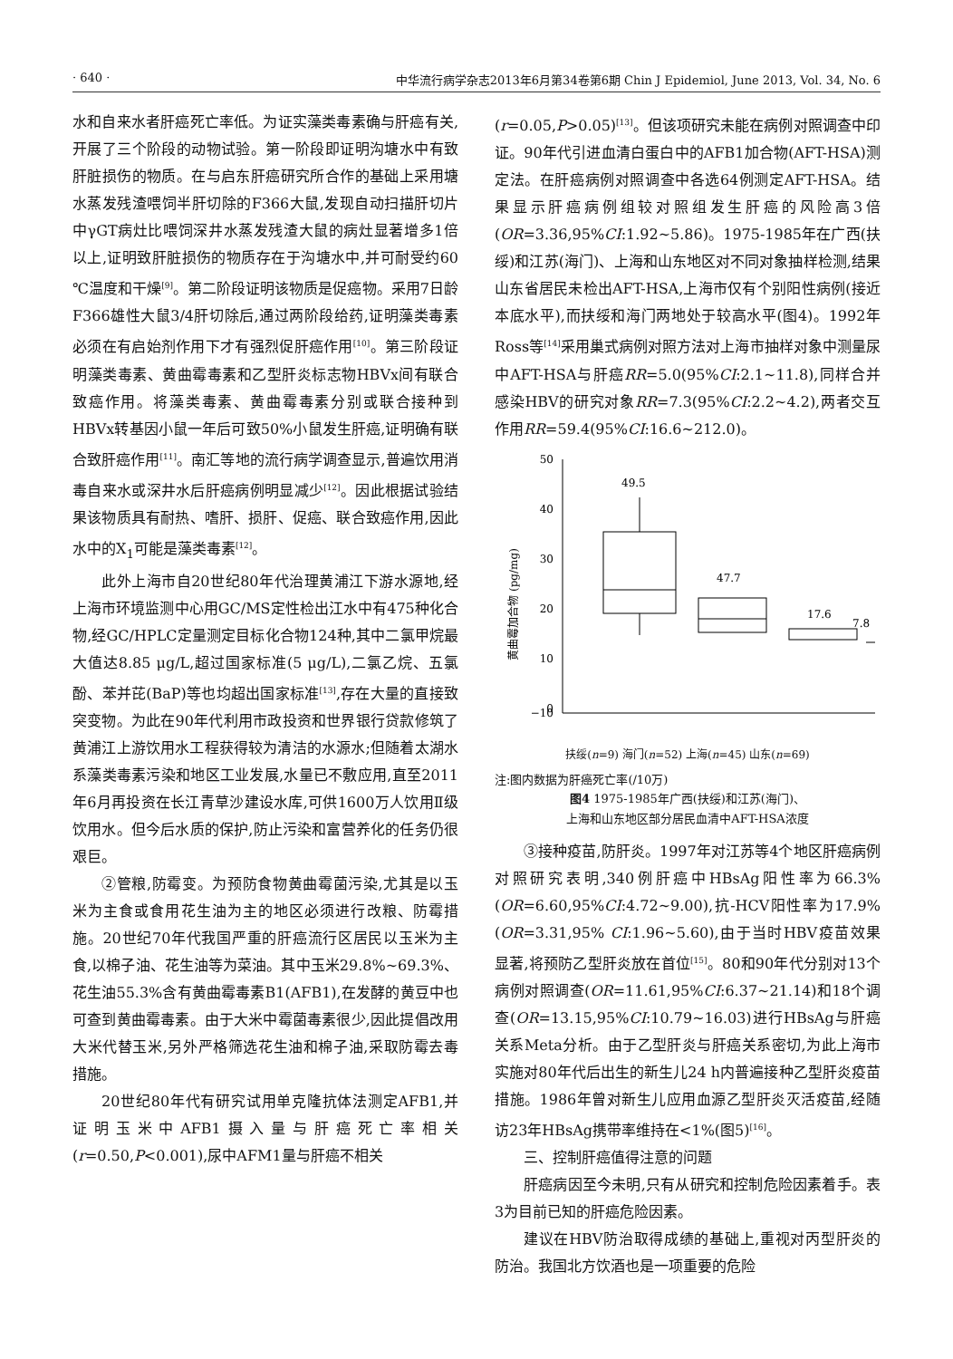· 640 · 中华流行病学杂志2013年6月第34卷第6期 Chin J Epidemiol, June 2013, Vol. 34, No. 6
水和自来水者肝癌死亡率低。为证实藻类毒素确与肝癌有关,开展了三个阶段的动物试验。第一阶段即证明沟塘水中有致肝脏损伤的物质。在与启东肝癌研究所合作的基础上采用塘水蒸发残渣喂饲半肝切除的F366大鼠,发现自动扫描肝切片中γGT病灶比喂饲深井水蒸发残渣大鼠的病灶显著增多1倍以上,证明致肝脏损伤的物质存在于沟塘水中,并可耐受约60 ℃温度和干燥<sup>[9]</sup>。第二阶段证明该物质是促癌物。采用7日龄F366雄性大鼠3/4肝切除后,通过两阶段给药,证明藻类毒素必须在有启始剂作用下才有强烈促肝癌作用<sup>[10]</sup>。第三阶段证明藻类毒素、黄曲霉毒素和乙型肝炎标志物HBVx间有联合致癌作用。将藻类毒素、黄曲霉毒素分别或联合接种到HBVx转基因小鼠一年后可致50%小鼠发生肝癌,证明确有联合致肝癌作用<sup>[11]</sup>。南汇等地的流行病学调查显示,普遍饮用消毒自来水或深井水后肝癌病例明显减少<sup>[12]</sup>。因此根据试验结果该物质具有耐热、嗜肝、损肝、促癌、联合致癌作用,因此水中的X<sub>1</sub>可能是藻类毒素<sup>[12]</sup>。
此外上海市自20世纪80年代治理黄浦江下游水源地,经上海市环境监测中心用GC/MS定性检出江水中有475种化合物,经GC/HPLC定量测定目标化合物124种,其中二氯甲烷最大值达8.85 μg/L,超过国家标准(5 μg/L),二氯乙烷、五氯酚、苯并芘(BaP)等也均超出国家标准<sup>[13]</sup>,存在大量的直接致突变物。为此在90年代利用市政投资和世界银行贷款修筑了黄浦江上游饮用水工程获得较为清洁的水源水;但随着太湖水系藻类毒素污染和地区工业发展,水量已不敷应用,直至2011年6月再投资在长江青草沙建设水库,可供1600万人饮用Ⅱ级饮用水。但今后水质的保护,防止污染和富营养化的任务仍很艰巨。
②管粮,防霉变。为预防食物黄曲霉菌污染,尤其是以玉米为主食或食用花生油为主的地区必须进行改粮、防霉措施。20世纪70年代我国严重的肝癌流行区居民以玉米为主食,以棉子油、花生油等为菜油。其中玉米29.8%~69.3%、花生油55.3%含有黄曲霉毒素B1(AFB1),在发酵的黄豆中也可查到黄曲霉毒素。由于大米中霉菌毒素很少,因此提倡改用大米代替玉米,另外严格筛选花生油和棉子油,采取防霉去毒措施。
20世纪80年代有研究试用单克隆抗体法测定AFB1,并证明玉米中AFB1摄入量与肝癌死亡率相关(r=0.50,P<0.001),尿中AFM1量与肝癌不相关
(r=0.05,P>0.05)<sup>[13]</sup>。但该项研究未能在病例对照调查中印证。90年代引进血清白蛋白中的AFB1加合物(AFT-HSA)测定法。在肝癌病例对照调查中各选64例测定AFT-HSA。结果显示肝癌病例组较对照组发生肝癌的风险高3倍(OR=3.36,95%CI:1.92~5.86)。1975-1985年在广西(扶绥)和江苏(海门)、上海和山东地区对不同对象抽样检测,结果山东省居民未检出AFT-HSA,上海市仅有个别阳性病例(接近本底水平),而扶绥和海门两地处于较高水平(图4)。1992年Ross等<sup>[14]</sup>采用巢式病例对照方法对上海市抽样对象中测量尿中AFT-HSA与肝癌RR=5.0(95%CI:2.1~11.8),同样合并感染HBV的研究对象RR=7.3(95%CI:2.2~4.2),两者交互作用RR=59.4(95%CI:16.6~212.0)。
黄曲霉加合物 (pg/mg)
50
40
30
20
10
0
−10
49.5
47.7
17.6
7.8
扶绥(n=9) 海门(n=52) 上海(n=45) 山东(n=69)
注:图内数据为肝癌死亡率(/10万)
图4 1975-1985年广西(扶绥)和江苏(海门)、
上海和山东地区部分居民血清中AFT-HSA浓度
③接种疫苗,防肝炎。1997年对江苏等4个地区肝癌病例对照研究表明,340例肝癌中HBsAg阳性率为66.3%(OR=6.60,95%CI:4.72~9.00),抗-HCV阳性率为17.9%(OR=3.31,95% CI:1.96~5.60),由于当时HBV疫苗效果显著,将预防乙型肝炎放在首位<sup>[15]</sup>。80和90年代分别对13个病例对照调查(OR=11.61,95%CI:6.37~21.14)和18个调查(OR=13.15,95%CI:10.79~16.03)进行HBsAg与肝癌关系Meta分析。由于乙型肝炎与肝癌关系密切,为此上海市实施对80年代后出生的新生儿24 h内普遍接种乙型肝炎疫苗措施。1986年曾对新生儿应用血源乙型肝炎灭活疫苗,经随访23年HBsAg携带率维持在<1%(图5)<sup>[16]</sup>。
三、控制肝癌值得注意的问题
肝癌病因至今未明,只有从研究和控制危险因素着手。表3为目前已知的肝癌危险因素。
建议在HBV防治取得成绩的基础上,重视对丙型肝炎的防治。我国北方饮酒也是一项重要的危险